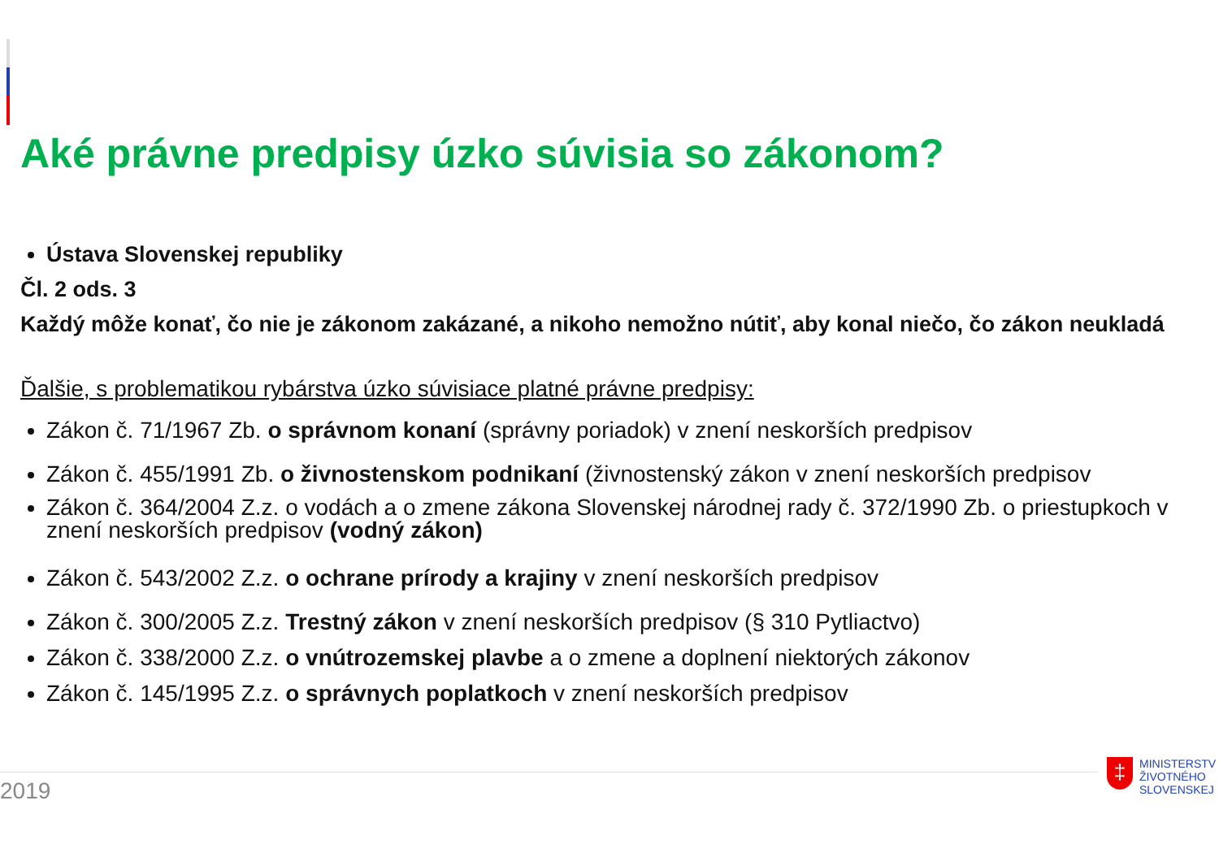Aké právne predpisy úzko súvisia so zákonom?
Ústava Slovenskej republiky
Čl. 2 ods. 3
Každý môže konať, čo nie je zákonom zakázané, a nikoho nemožno nútiť, aby konal niečo, čo zákon neukladá
Ďalšie, s problematikou rybárstva úzko súvisiace platné právne predpisy:
Zákon č. 71/1967 Zb. o správnom konaní (správny poriadok) v znení neskorších predpisov
Zákon č. 455/1991 Zb. o živnostenskom podnikaní (živnostenský zákon v znení neskorších predpisov
Zákon č. 364/2004 Z.z. o vodách a o zmene zákona Slovenskej národnej rady č. 372/1990 Zb. o priestupkoch v znení neskorších predpisov (vodný zákon)
Zákon č. 543/2002 Z.z. o ochrane prírody a krajiny v znení neskorších predpisov
Zákon č. 300/2005 Z.z. Trestný zákon v znení neskorších predpisov (§ 310 Pytliactvo)
Zákon č. 338/2000 Z.z. o vnútrozemskej plavbe a o zmene a doplnení niektorých zákonov
Zákon č. 145/1995 Z.z. o správnych poplatkoch v znení neskorších predpisov
2019
‡
MINISTERSTV
ŽIVOTNÉHO
SLOVENSKEJ